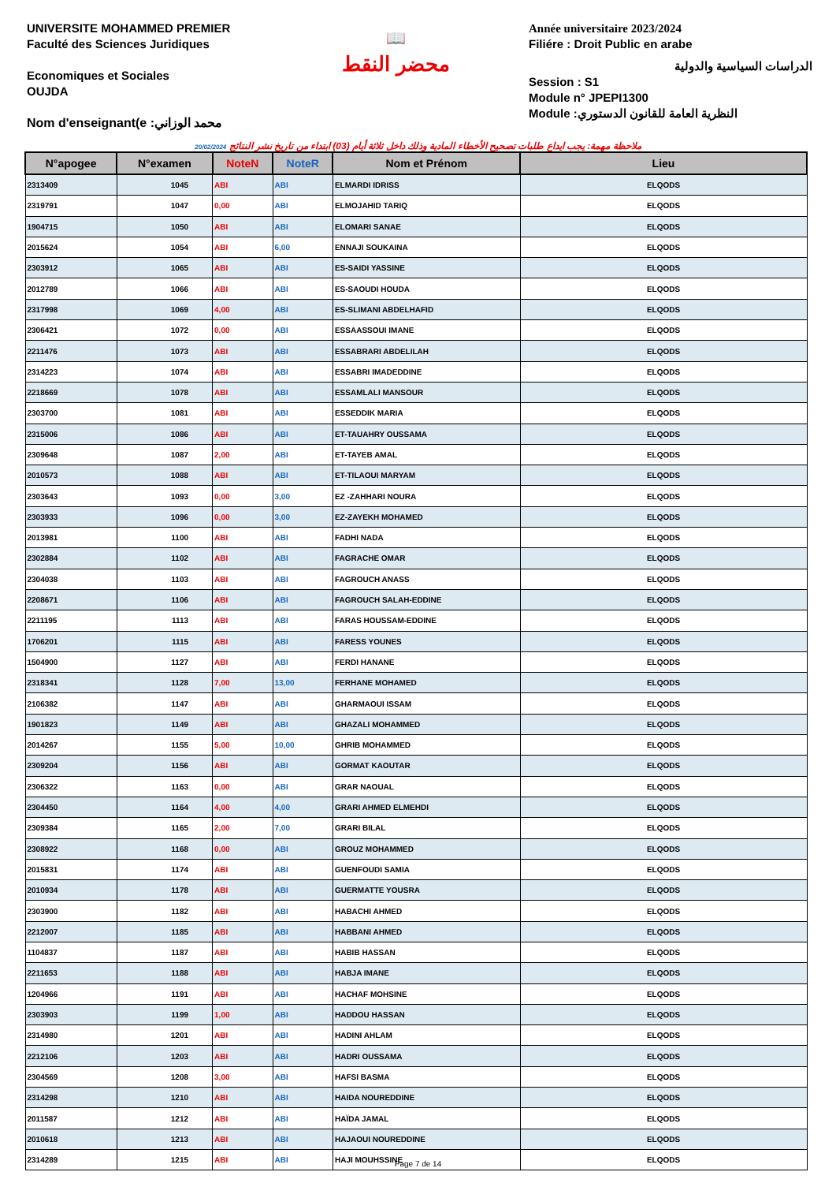UNIVERSITE MOHAMMED PREMIER
Faculté des Sciences Juridiques
Economiques et Sociales
OUJDA
Nom d'enseignant(e :محمد الوزاني
📖
محضر النقط
Année universitaire 2023/2024
Filiére : Droit Public en arabe
الدراسات السياسية والدولية
Session : S1
Module n° JPEPI1300
Module :النظرية العامة للقانون الدستوري
20/02/2024 ملاحظة مهمة: يجب ايداع طلبات تصحيح الأخطاء المادية وذلك داخل ثلاثة أيام (03) ابتداء من تاريخ نشر النتائج
| N°apogee | N°examen | NoteN | NoteR | Nom et Prénom | Lieu |
| --- | --- | --- | --- | --- | --- |
| 2313409 | 1045 | ABI | ABI | ELMARDI IDRISS | ELQODS |
| 2319791 | 1047 | 0,00 | ABI | ELMOJAHID TARIQ | ELQODS |
| 1904715 | 1050 | ABI | ABI | ELOMARI SANAE | ELQODS |
| 2015624 | 1054 | ABI | 6,00 | ENNAJI SOUKAINA | ELQODS |
| 2303912 | 1065 | ABI | ABI | ES-SAIDI YASSINE | ELQODS |
| 2012789 | 1066 | ABI | ABI | ES-SAOUDI HOUDA | ELQODS |
| 2317998 | 1069 | 4,00 | ABI | ES-SLIMANI ABDELHAFID | ELQODS |
| 2306421 | 1072 | 0,00 | ABI | ESSAASSOUI IMANE | ELQODS |
| 2211476 | 1073 | ABI | ABI | ESSABRARI ABDELILAH | ELQODS |
| 2314223 | 1074 | ABI | ABI | ESSABRI IMADEDDINE | ELQODS |
| 2218669 | 1078 | ABI | ABI | ESSAMLALI MANSOUR | ELQODS |
| 2303700 | 1081 | ABI | ABI | ESSEDDIK MARIA | ELQODS |
| 2315006 | 1086 | ABI | ABI | ET-TAUAHRY OUSSAMA | ELQODS |
| 2309648 | 1087 | 2,00 | ABI | ET-TAYEB AMAL | ELQODS |
| 2010573 | 1088 | ABI | ABI | ET-TILAOUI MARYAM | ELQODS |
| 2303643 | 1093 | 0,00 | 3,00 | EZ -ZAHHARI NOURA | ELQODS |
| 2303933 | 1096 | 0,00 | 3,00 | EZ-ZAYEKH MOHAMED | ELQODS |
| 2013981 | 1100 | ABI | ABI | FADHI NADA | ELQODS |
| 2302884 | 1102 | ABI | ABI | FAGRACHE OMAR | ELQODS |
| 2304038 | 1103 | ABI | ABI | FAGROUCH ANASS | ELQODS |
| 2208671 | 1106 | ABI | ABI | FAGROUCH SALAH-EDDINE | ELQODS |
| 2211195 | 1113 | ABI | ABI | FARAS HOUSSAM-EDDINE | ELQODS |
| 1706201 | 1115 | ABI | ABI | FARESS YOUNES | ELQODS |
| 1504900 | 1127 | ABI | ABI | FERDI HANANE | ELQODS |
| 2318341 | 1128 | 7,00 | 13,00 | FERHANE MOHAMED | ELQODS |
| 2106382 | 1147 | ABI | ABI | GHARMAOUI ISSAM | ELQODS |
| 1901823 | 1149 | ABI | ABI | GHAZALI MOHAMMED | ELQODS |
| 2014267 | 1155 | 5,00 | 10,00 | GHRIB MOHAMMED | ELQODS |
| 2309204 | 1156 | ABI | ABI | GORMAT KAOUTAR | ELQODS |
| 2306322 | 1163 | 0,00 | ABI | GRAR NAOUAL | ELQODS |
| 2304450 | 1164 | 4,00 | 4,00 | GRARI AHMED ELMEHDI | ELQODS |
| 2309384 | 1165 | 2,00 | 7,00 | GRARI BILAL | ELQODS |
| 2308922 | 1168 | 0,00 | ABI | GROUZ MOHAMMED | ELQODS |
| 2015831 | 1174 | ABI | ABI | GUENFOUDI SAMIA | ELQODS |
| 2010934 | 1178 | ABI | ABI | GUERMATTE YOUSRA | ELQODS |
| 2303900 | 1182 | ABI | ABI | HABACHI AHMED | ELQODS |
| 2212007 | 1185 | ABI | ABI | HABBANI AHMED | ELQODS |
| 1104837 | 1187 | ABI | ABI | HABIB HASSAN | ELQODS |
| 2211653 | 1188 | ABI | ABI | HABJA IMANE | ELQODS |
| 1204966 | 1191 | ABI | ABI | HACHAF MOHSINE | ELQODS |
| 2303903 | 1199 | 1,00 | ABI | HADDOU HASSAN | ELQODS |
| 2314980 | 1201 | ABI | ABI | HADINI AHLAM | ELQODS |
| 2212106 | 1203 | ABI | ABI | HADRI OUSSAMA | ELQODS |
| 2304569 | 1208 | 3,00 | ABI | HAFSI BASMA | ELQODS |
| 2314298 | 1210 | ABI | ABI | HAIDA NOUREDDINE | ELQODS |
| 2011587 | 1212 | ABI | ABI | HAÏDA JAMAL | ELQODS |
| 2010618 | 1213 | ABI | ABI | HAJAOUI NOUREDDINE | ELQODS |
| 2314289 | 1215 | ABI | ABI | HAJI MOUHSSINE | ELQODS |
Page 7 de 14